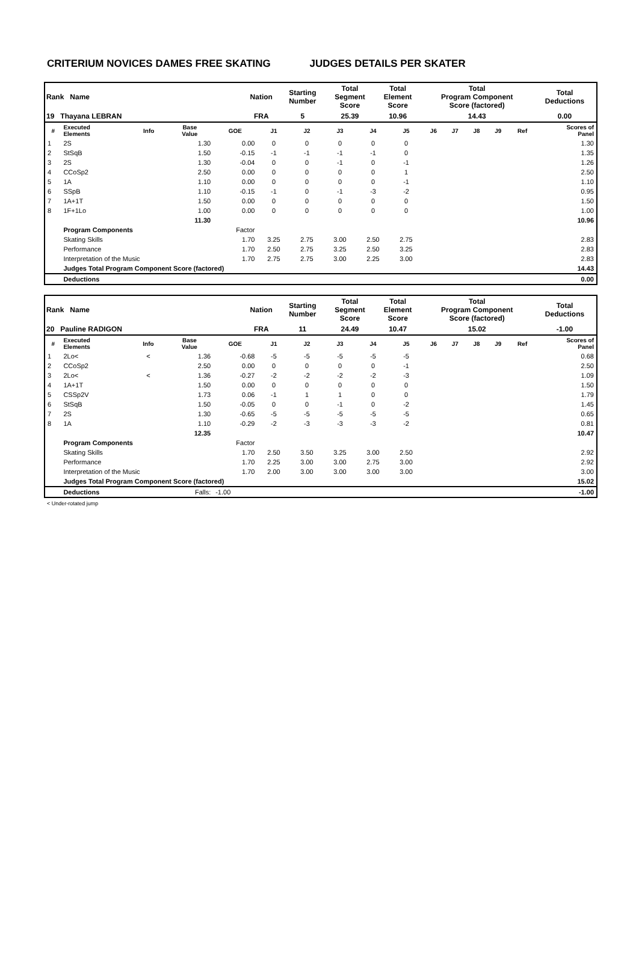CRITERIUM NOVICES DAMES FREE SKATING JUDGES DETAILS PER SKATER
| Rank Name | | Nation | Starting Number | Total Segment Score | Total Element Score | Total Program Component Score (factored) | Total Deductions |
| 19 Thayana LEBRAN | | FRA | 5 | 25.39 | 10.96 | 14.43 | 0.00 |
| # | Executed Elements | Info | Base Value | GOE | J1 | J2 | J3 | J4 | J5 | J6 | J7 | J8 | J9 | Ref | Scores of Panel |
| --- | --- | --- | --- | --- | --- | --- | --- | --- | --- | --- | --- | --- | --- | --- | --- |
| 1 | 2S | | 1.30 | 0.00 | 0 | 0 | 0 | 0 | 0 | | | | | | 1.30 |
| 2 | StSqB | | 1.50 | -0.15 | -1 | -1 | -1 | -1 | 0 | | | | | | 1.35 |
| 3 | 2S | | 1.30 | -0.04 | 0 | 0 | -1 | 0 | -1 | | | | | | 1.26 |
| 4 | CCoSp2 | | 2.50 | 0.00 | 0 | 0 | 0 | 0 | 1 | | | | | | 2.50 |
| 5 | 1A | | 1.10 | 0.00 | 0 | 0 | 0 | 0 | -1 | | | | | | 1.10 |
| 6 | SSpB | | 1.10 | -0.15 | -1 | 0 | -1 | -3 | -2 | | | | | | 0.95 |
| 7 | 1A+1T | | 1.50 | 0.00 | 0 | 0 | 0 | 0 | 0 | | | | | | 1.50 |
| 8 | 1F+1Lo | | 1.00 | 0.00 | 0 | 0 | 0 | 0 | 0 | | | | | | 1.00 |
| | | | 11.30 | | | | | | | | | | | | 10.96 |
| | Program Components | | | Factor | | | | | | | | | | | |
| | Skating Skills | | | 1.70 | 3.25 | 2.75 | 3.00 | 2.50 | 2.75 | | | | | | 2.83 |
| | Performance | | | 1.70 | 2.50 | 2.75 | 3.25 | 2.50 | 3.25 | | | | | | 2.83 |
| | Interpretation of the Music | | | 1.70 | 2.75 | 2.75 | 3.00 | 2.25 | 3.00 | | | | | | 2.83 |
| | Judges Total Program Component Score (factored) | | | | | | | | | | | | | | 14.43 |
| | Deductions | | | | | | | | | | | | | | 0.00 |
| Rank Name | | Nation | Starting Number | Total Segment Score | Total Element Score | Total Program Component Score (factored) | Total Deductions |
| 20 Pauline RADIGON | | FRA | 11 | 24.49 | 10.47 | 15.02 | -1.00 |
| # | Executed Elements | Info | Base Value | GOE | J1 | J2 | J3 | J4 | J5 | J6 | J7 | J8 | J9 | Ref | Scores of Panel |
| --- | --- | --- | --- | --- | --- | --- | --- | --- | --- | --- | --- | --- | --- | --- | --- |
| 1 | 2Lo< | < | 1.36 | -0.68 | -5 | -5 | -5 | -5 | -5 | | | | | | 0.68 |
| 2 | CCoSp2 | | 2.50 | 0.00 | 0 | 0 | 0 | 0 | -1 | | | | | | 2.50 |
| 3 | 2Lo< | < | 1.36 | -0.27 | -2 | -2 | -2 | -2 | -3 | | | | | | 1.09 |
| 4 | 1A+1T | | 1.50 | 0.00 | 0 | 0 | 0 | 0 | 0 | | | | | | 1.50 |
| 5 | CSSp2V | | 1.73 | 0.06 | -1 | 1 | 1 | 0 | 0 | | | | | | 1.79 |
| 6 | StSqB | | 1.50 | -0.05 | 0 | 0 | -1 | 0 | -2 | | | | | | 1.45 |
| 7 | 2S | | 1.30 | -0.65 | -5 | -5 | -5 | -5 | -5 | | | | | | 0.65 |
| 8 | 1A | | 1.10 | -0.29 | -2 | -3 | -3 | -3 | -2 | | | | | | 0.81 |
| | | | 12.35 | | | | | | | | | | | | 10.47 |
| | Program Components | | | Factor | | | | | | | | | | | |
| | Skating Skills | | | 1.70 | 2.50 | 3.50 | 3.25 | 3.00 | 2.50 | | | | | | 2.92 |
| | Performance | | | 1.70 | 2.25 | 3.00 | 3.00 | 2.75 | 3.00 | | | | | | 2.92 |
| | Interpretation of the Music | | | 1.70 | 2.00 | 3.00 | 3.00 | 3.00 | 3.00 | | | | | | 3.00 |
| | Judges Total Program Component Score (factored) | | | | | | | | | | | | | | 15.02 |
| | Deductions | | Falls: | -1.00 | | | | | | | | | | | -1.00 |
< Under-rotated jump